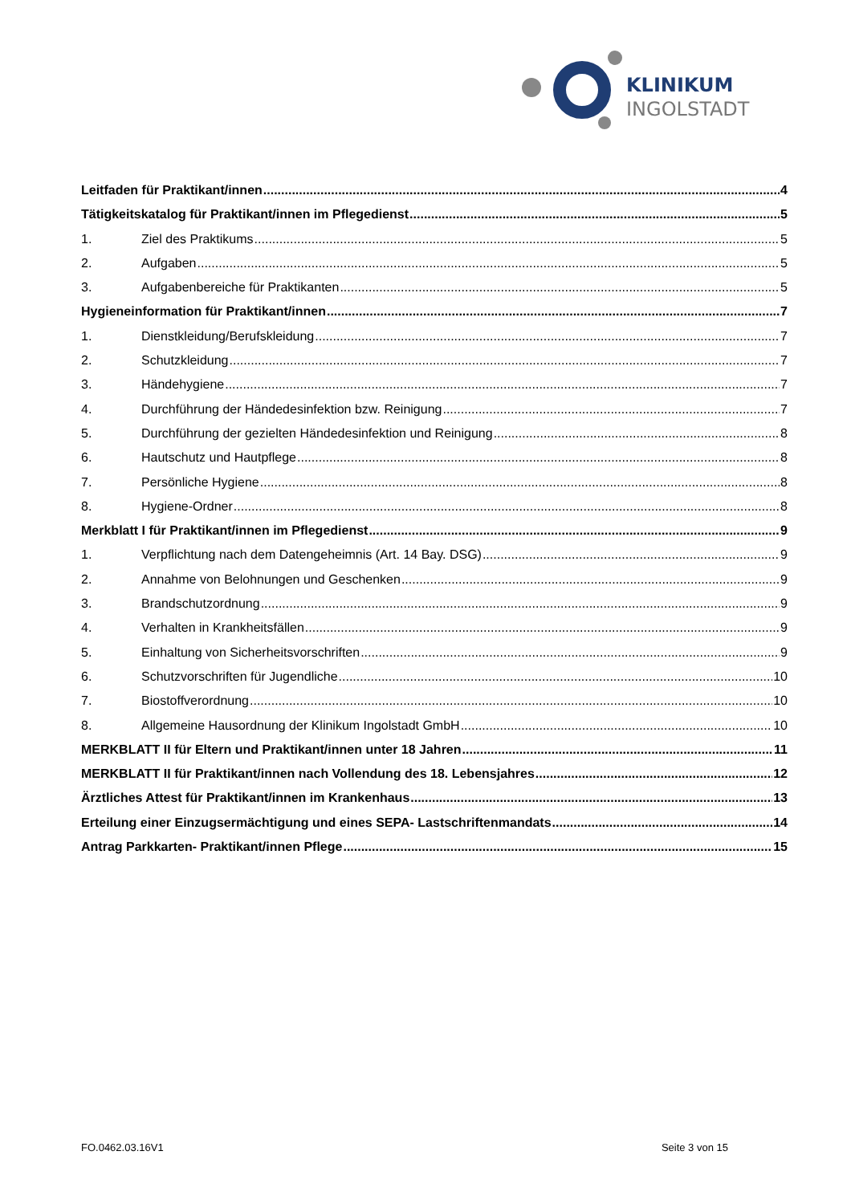KLINIKUM
INGOLSTADT
Leitfaden für Praktikant/innen 4
Tätigkeitskatalog für Praktikant/innen im Pflegedienst 5
1. Ziel des Praktikums 5
2. Aufgaben 5
3. Aufgabenbereiche für Praktikanten 5
Hygieneinformation für Praktikant/innen 7
1. Dienstkleidung/Berufskleidung 7
2. Schutzkleidung 7
3. Händehygiene 7
4. Durchführung der Händedesinfektion bzw. Reinigung 7
5. Durchführung der gezielten Händedesinfektion und Reinigung 8
6. Hautschutz und Hautpflege 8
7. Persönliche Hygiene 8
8. Hygiene-Ordner 8
Merkblatt I für Praktikant/innen im Pflegedienst 9
1. Verpflichtung nach dem Datengeheimnis (Art. 14 Bay. DSG) 9
2. Annahme von Belohnungen und Geschenken 9
3. Brandschutzordnung 9
4. Verhalten in Krankheitsfällen 9
5. Einhaltung von Sicherheitsvorschriften 9
6. Schutzvorschriften für Jugendliche 10
7. Biostoffverordnung 10
8. Allgemeine Hausordnung der Klinikum Ingolstadt GmbH 10
MERKBLATT II für Eltern und Praktikant/innen unter 18 Jahren 11
MERKBLATT II für Praktikant/innen nach Vollendung des 18. Lebensjahres 12
Ärztliches Attest für Praktikant/innen im Krankenhaus 13
Erteilung einer Einzugsermächtigung und eines SEPA- Lastschriftenmandats 14
Antrag Parkkarten- Praktikant/innen Pflege 15
FO.0462.03.16V1 Seite 3 von 15